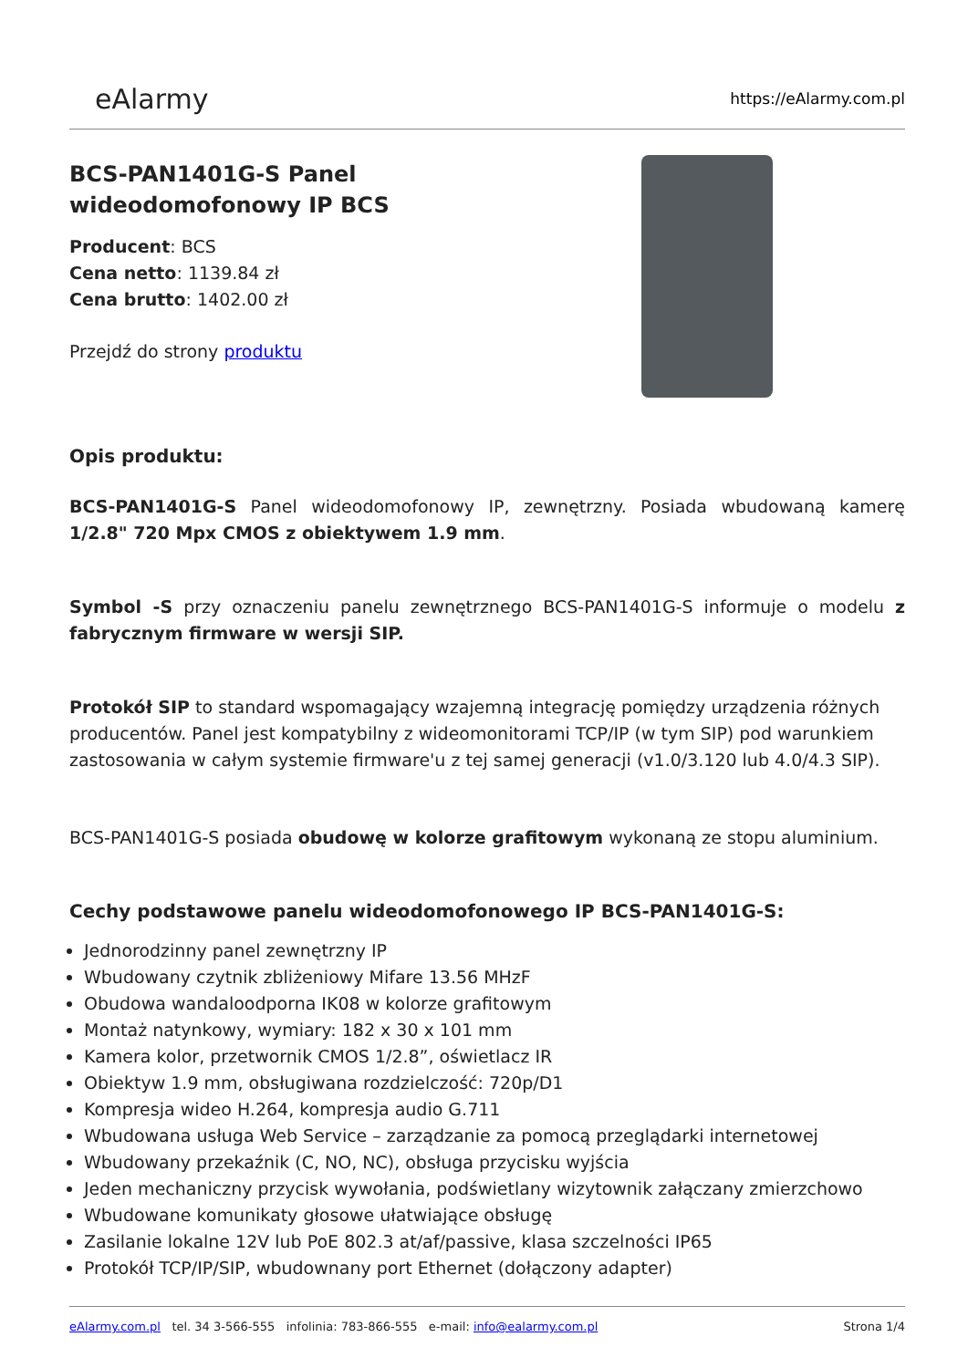eAlarmy
https://eAlarmy.com.pl
BCS-PAN1401G-S Panel
wideodomofonowy IP BCS
Producent: BCS
Cena netto: 1139.84 zł
Cena brutto: 1402.00 zł
Przejdź do strony produktu
Opis produktu:
BCS-PAN1401G-S Panel wideodomofonowy IP, zewnętrzny. Posiada wbudowaną kamerę 1/2.8" 720 Mpx CMOS z obiektywem 1.9 mm.
Symbol -S przy oznaczeniu panelu zewnętrznego BCS-PAN1401G-S informuje o modelu z fabrycznym firmware w wersji SIP.
Protokół SIP to standard wspomagający wzajemną integrację pomiędzy urządzenia różnych producentów. Panel jest kompatybilny z wideomonitorami TCP/IP (w tym SIP) pod warunkiem zastosowania w całym systemie firmware'u z tej samej generacji (v1.0/3.120 lub 4.0/4.3 SIP).
BCS-PAN1401G-S posiada obudowę w kolorze grafitowym wykonaną ze stopu aluminium.
Cechy podstawowe panelu wideodomofonowego IP BCS-PAN1401G-S:
Jednorodzinny panel zewnętrzny IP
Wbudowany czytnik zbliżeniowy Mifare 13.56 MHzF
Obudowa wandaloodporna IK08 w kolorze grafitowym
Montaż natynkowy, wymiary: 182 x 30 x 101 mm
Kamera kolor, przetwornik CMOS 1/2.8”, oświetlacz IR
Obiektyw 1.9 mm, obsługiwana rozdzielczość: 720p/D1
Kompresja wideo H.264, kompresja audio G.711
Wbudowana usługa Web Service – zarządzanie za pomocą przeglądarki internetowej
Wbudowany przekaźnik (C, NO, NC), obsługa przycisku wyjścia
Jeden mechaniczny przycisk wywołania, podświetlany wizytownik załączany zmierzchowo
Wbudowane komunikaty głosowe ułatwiające obsługę
Zasilanie lokalne 12V lub PoE 802.3 at/af/passive, klasa szczelności IP65
Protokół TCP/IP/SIP, wbudownany port Ethernet (dołączony adapter)
eAlarmy.com.pl tel. 34 3-566-555 infolinia: 783-866-555 e-mail: info@ealarmy.com.pl
Strona 1/4